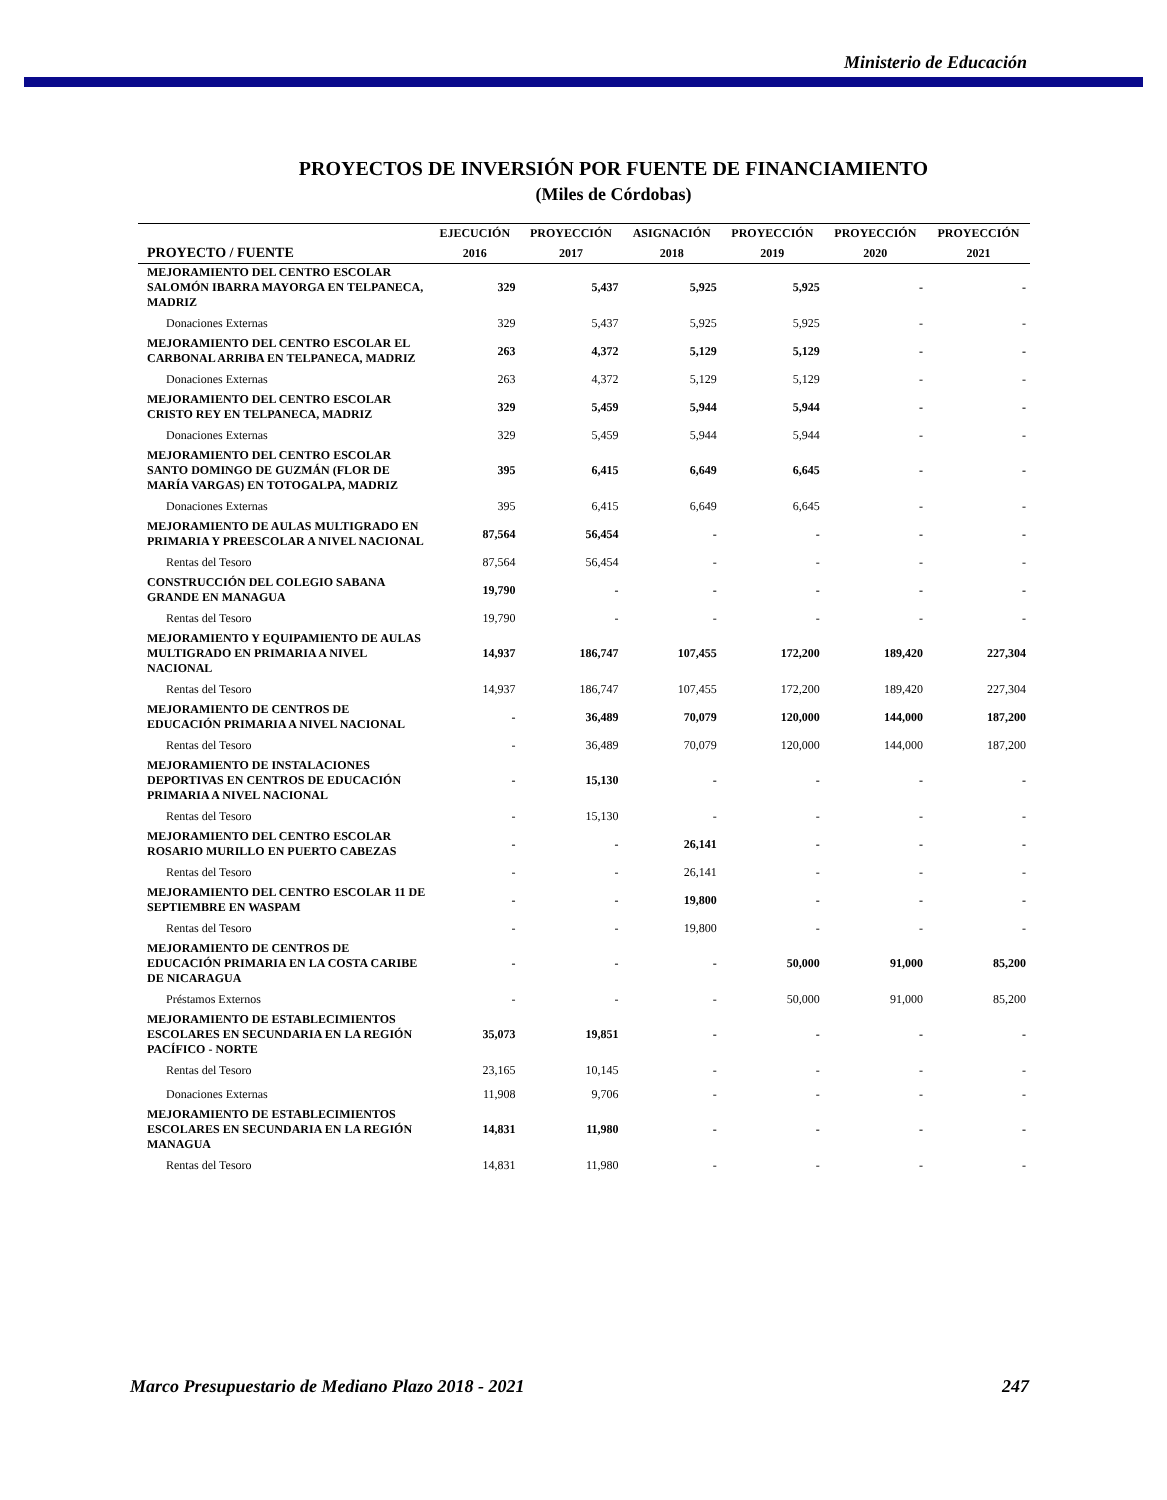Ministerio de Educación
PROYECTOS DE INVERSIÓN POR FUENTE DE FINANCIAMIENTO
(Miles de Córdobas)
| | EJECUCIÓN | PROYECCIÓN | ASIGNACIÓN | PROYECCIÓN | PROYECCIÓN | PROYECCIÓN |
| --- | --- | --- | --- | --- | --- | --- |
| PROYECTO / FUENTE | 2016 | 2017 | 2018 | 2019 | 2020 | 2021 |
| MEJORAMIENTO DEL CENTRO ESCOLAR SALOMÓN IBARRA MAYORGA EN TELPANECA, MADRIZ | 329 | 5,437 | 5,925 | 5,925 | - | - |
| Donaciones Externas | 329 | 5,437 | 5,925 | 5,925 | - | - |
| MEJORAMIENTO DEL CENTRO ESCOLAR EL CARBONAL ARRIBA EN TELPANECA, MADRIZ | 263 | 4,372 | 5,129 | 5,129 | - | - |
| Donaciones Externas | 263 | 4,372 | 5,129 | 5,129 | - | - |
| MEJORAMIENTO DEL CENTRO ESCOLAR CRISTO REY EN TELPANECA, MADRIZ | 329 | 5,459 | 5,944 | 5,944 | - | - |
| Donaciones Externas | 329 | 5,459 | 5,944 | 5,944 | - | - |
| MEJORAMIENTO DEL CENTRO ESCOLAR SANTO DOMINGO DE GUZMÁN (FLOR DE MARÍA VARGAS) EN TOTOGALPA, MADRIZ | 395 | 6,415 | 6,649 | 6,645 | - | - |
| Donaciones Externas | 395 | 6,415 | 6,649 | 6,645 | - | - |
| MEJORAMIENTO DE AULAS MULTIGRADO EN PRIMARIA Y PREESCOLAR A NIVEL NACIONAL | 87,564 | 56,454 | - | - | - | - |
| Rentas del Tesoro | 87,564 | 56,454 | - | - | - | - |
| CONSTRUCCIÓN DEL COLEGIO SABANA GRANDE EN MANAGUA | 19,790 | - | - | - | - | - |
| Rentas del Tesoro | 19,790 | - | - | - | - | - |
| MEJORAMIENTO Y EQUIPAMIENTO DE AULAS MULTIGRADO EN PRIMARIA A NIVEL NACIONAL | 14,937 | 186,747 | 107,455 | 172,200 | 189,420 | 227,304 |
| Rentas del Tesoro | 14,937 | 186,747 | 107,455 | 172,200 | 189,420 | 227,304 |
| MEJORAMIENTO DE CENTROS DE EDUCACIÓN PRIMARIA A NIVEL NACIONAL | - | 36,489 | 70,079 | 120,000 | 144,000 | 187,200 |
| Rentas del Tesoro | - | 36,489 | 70,079 | 120,000 | 144,000 | 187,200 |
| MEJORAMIENTO DE INSTALACIONES DEPORTIVAS EN CENTROS DE EDUCACIÓN PRIMARIA A NIVEL NACIONAL | - | 15,130 | - | - | - | - |
| Rentas del Tesoro | - | 15,130 | - | - | - | - |
| MEJORAMIENTO DEL CENTRO ESCOLAR ROSARIO MURILLO EN PUERTO CABEZAS | - | - | 26,141 | - | - | - |
| Rentas del Tesoro | - | - | 26,141 | - | - | - |
| MEJORAMIENTO DEL CENTRO ESCOLAR 11 DE SEPTIEMBRE EN WASPAM | - | - | 19,800 | - | - | - |
| Rentas del Tesoro | - | - | 19,800 | - | - | - |
| MEJORAMIENTO DE CENTROS DE EDUCACIÓN PRIMARIA EN LA COSTA CARIBE DE NICARAGUA | - | - | - | 50,000 | 91,000 | 85,200 |
| Préstamos Externos | - | - | - | 50,000 | 91,000 | 85,200 |
| MEJORAMIENTO DE ESTABLECIMIENTOS ESCOLARES EN SECUNDARIA EN LA REGIÓN PACÍFICO - NORTE | 35,073 | 19,851 | - | - | - | - |
| Rentas del Tesoro | 23,165 | 10,145 | - | - | - | - |
| Donaciones Externas | 11,908 | 9,706 | - | - | - | - |
| MEJORAMIENTO DE ESTABLECIMIENTOS ESCOLARES EN SECUNDARIA EN LA REGIÓN MANAGUA | 14,831 | 11,980 | - | - | - | - |
| Rentas del Tesoro | 14,831 | 11,980 | - | - | - | - |
Marco Presupuestario de Mediano Plazo 2018 - 2021 247